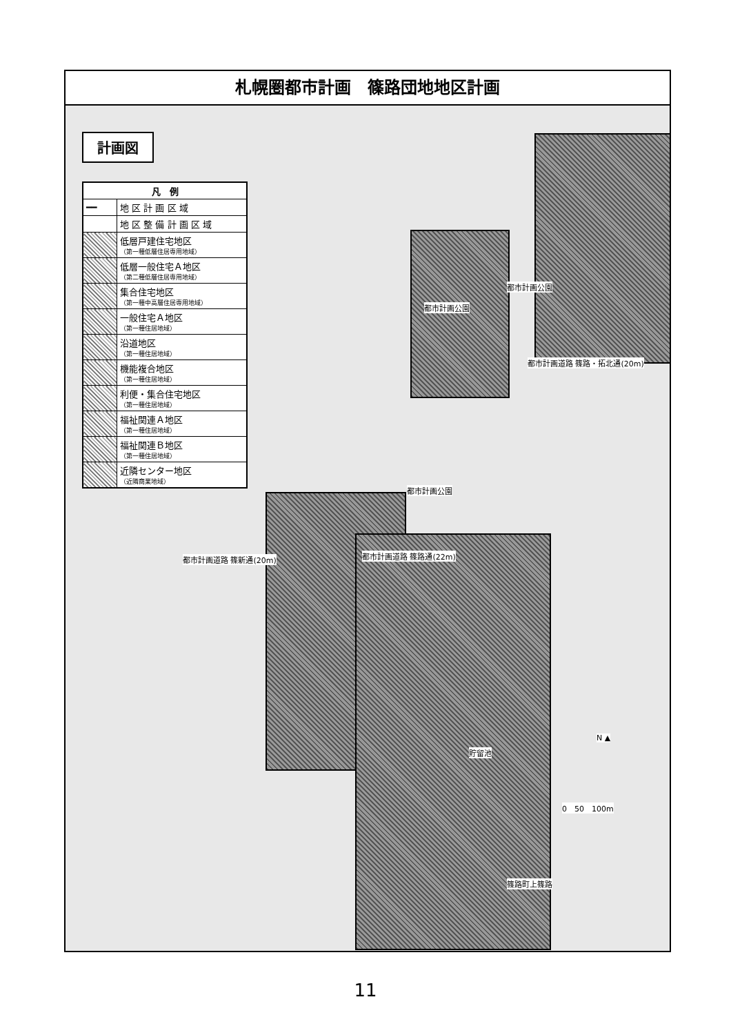札幌圏都市計画　篠路団地地区計画
計画図
| 凡 例 | |
| --- | --- |
| ━━ | 地 区 計 画 区 域 |
| | 地 区 整 備 計 画 区 域 |
| | 低層戸建住宅地区 （第一種低層住居専用地域） |
| | 低層一般住宅Ａ地区 （第二種低層住居専用地域） |
| | 集合住宅地区 （第一種中高層住居専用地域） |
| | 一般住宅Ａ地区 （第一種住居地域） |
| | 沿道地区 （第一種住居地域） |
| | 機能複合地区 （第一種住居地域） |
| | 利便・集合住宅地区 （第一種住居地域） |
| | 福祉関連Ａ地区 （第一種住居地域） |
| | 福祉関連Ｂ地区 （第一種住居地域） |
| | 近隣センター地区 （近隣商業地域） |
都市計画道路 篠路・拓北通(20m)
都市計画公園
都市計画公園
都市計画道路 篠新通(20m) 都市計画道路 篠路通(22m)
都市計画公園
貯留池
N ▲
0　50　100m
篠路町上篠路
11